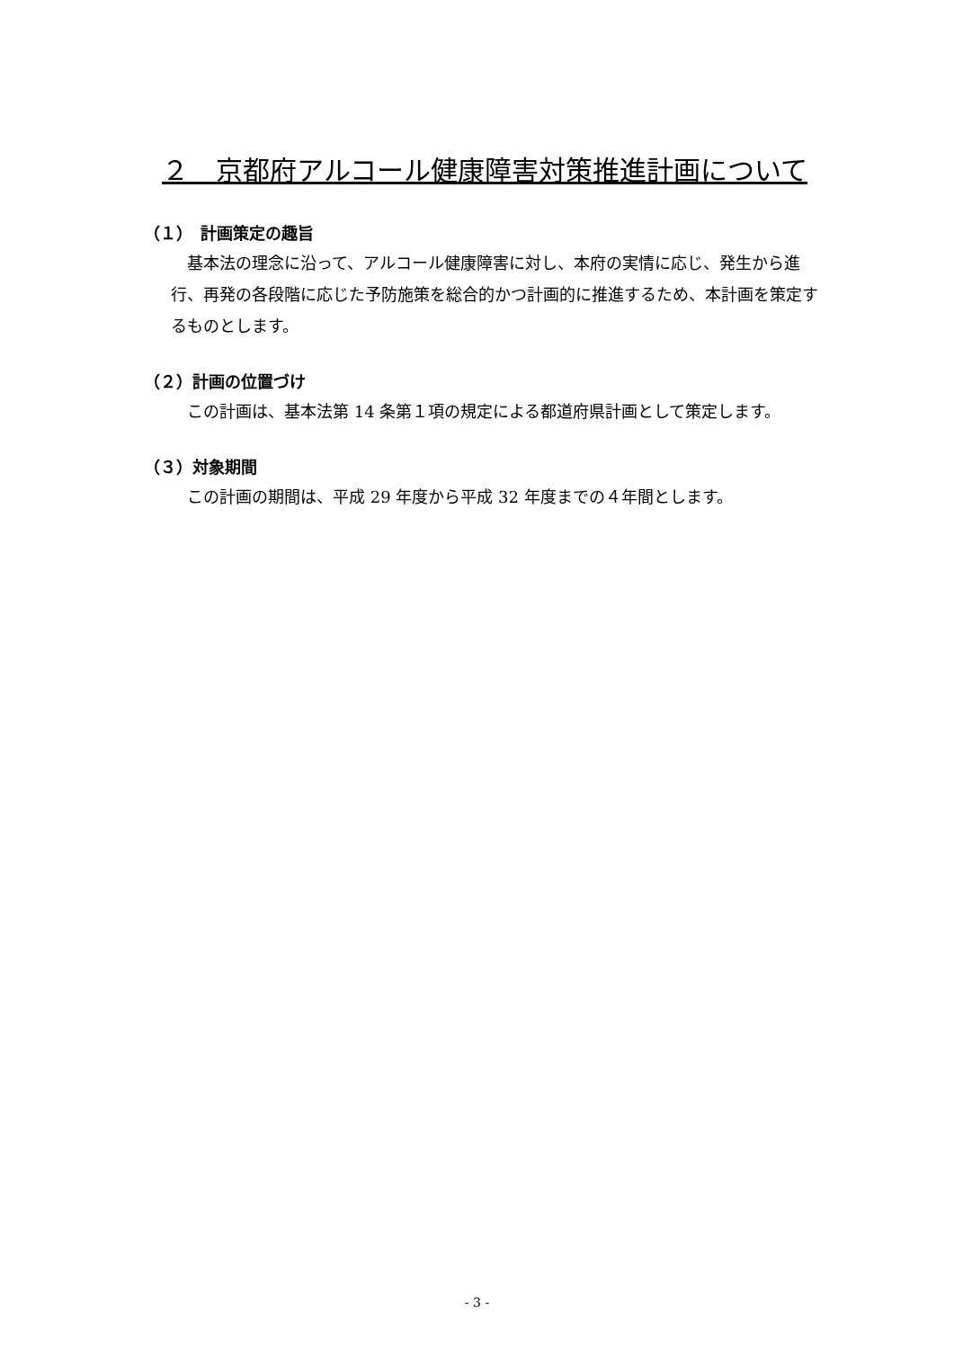２　京都府アルコール健康障害対策推進計画について
（１）　計画策定の趣旨
　基本法の理念に沿って、アルコール健康障害に対し、本府の実情に応じ、発生から進行、再発の各段階に応じた予防施策を総合的かつ計画的に推進するため、本計画を策定するものとします。
（２）計画の位置づけ
　この計画は、基本法第 14 条第１項の規定による都道府県計画として策定します。
（３）対象期間
　この計画の期間は、平成 29 年度から平成 32 年度までの４年間とします。
- 3 -